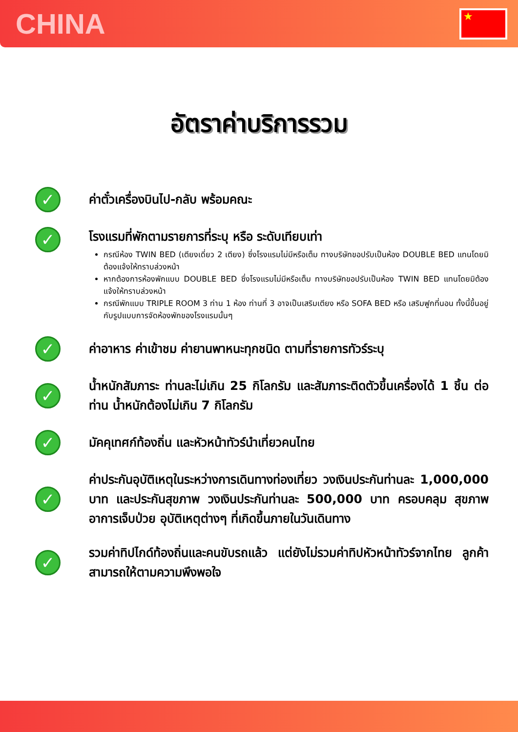CHINA
★
อัตราค่าบริการรวม
✓
ค่าตั๋วเครื่องบินไป-กลับ พร้อมคณะ
✓
โรงแรมที่พักตามรายการที่ระบุ หรือ ระดับเทียบเท่า
กรณีห้อง TWIN BED (เตียงเดี่ยว 2 เตียง) ซึ่งโรงแรมไม่มีหรือเต็ม ทางบริษัทขอปรับเป็นห้อง DOUBLE BED แทนโดยมิต้องแจ้งให้ทราบล่วงหน้า
หากต้องการห้องพักแบบ DOUBLE BED ซึ่งโรงแรมไม่มีหรือเต็ม ทางบริษัทขอปรับเป็นห้อง TWIN BED แทนโดยมิต้องแจ้งให้ทราบล่วงหน้า
กรณีพักแบบ TRIPLE ROOM 3 ท่าน 1 ห้อง ท่านที่ 3 อาจเป็นเสริมเตียง หรือ SOFA BED หรือ เสริมฟูกที่นอน ทั้งนี้ขึ้นอยู่กับรูปแบบการจัดห้องพักของโรงแรมนั้นๆ
✓
ค่าอาหาร ค่าเข้าชม ค่ายานพาหนะทุกชนิด ตามที่รายการทัวร์ระบุ
✓
น้ำหนักสัมภาระ ท่านละไม่เกิน 25 กิโลกรัม และสัมภาระติดตัวขึ้นเครื่องได้ 1 ชิ้น ต่อท่าน น้ำหนักต้องไม่เกิน 7 กิโลกรัม
✓
มัคคุเทศก์ท้องถิ่น และหัวหน้าทัวร์นำเที่ยวคนไทย
✓
ค่าประกันอุบัติเหตุในระหว่างการเดินทางท่องเที่ยว วงเงินประกันท่านละ 1,000,000 บาท และประกันสุขภาพ วงเงินประกันท่านละ 500,000 บาท ครอบคลุม สุขภาพ อาการเจ็บป่วย อุบัติเหตุต่างๆ ที่เกิดขึ้นภายในวันเดินทาง
✓
รวมค่าทิปไกด์ท้องถิ่นและคนขับรถแล้ว แต่ยังไม่รวมค่าทิปหัวหน้าทัวร์จากไทย ลูกค้าสามารถให้ตามความพึงพอใจ